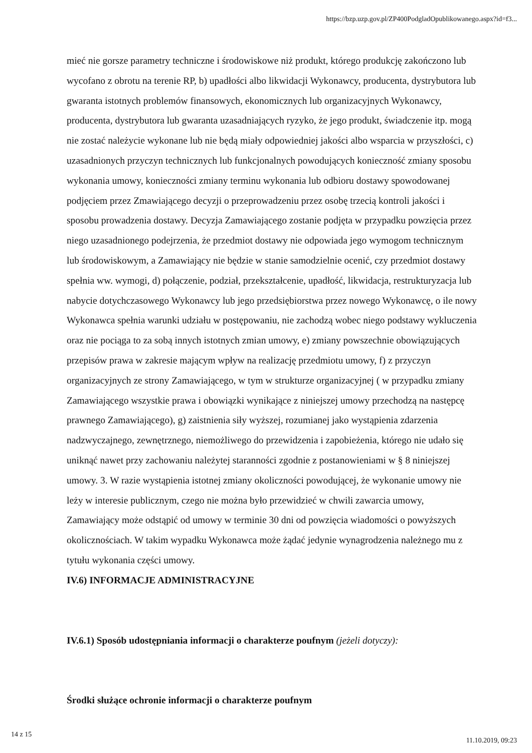https://bzp.uzp.gov.pl/ZP400PodgladOpublikowanego.aspx?id=f3...
mieć nie gorsze parametry techniczne i środowiskowe niż produkt, którego produkcję zakończono lub wycofano z obrotu na terenie RP, b) upadłości albo likwidacji Wykonawcy, producenta, dystrybutora lub gwaranta istotnych problemów finansowych, ekonomicznych lub organizacyjnych Wykonawcy, producenta, dystrybutora lub gwaranta uzasadniających ryzyko, że jego produkt, świadczenie itp. mogą nie zostać należycie wykonane lub nie będą miały odpowiedniej jakości albo wsparcia w przyszłości, c) uzasadnionych przyczyn technicznych lub funkcjonalnych powodujących konieczność zmiany sposobu wykonania umowy, konieczności zmiany terminu wykonania lub odbioru dostawy spowodowanej podjęciem przez Zmawiającego decyzji o przeprowadzeniu przez osobę trzecią kontroli jakości i sposobu prowadzenia dostawy. Decyzja Zamawiającego zostanie podjęta w przypadku powzięcia przez niego uzasadnionego podejrzenia, że przedmiot dostawy nie odpowiada jego wymogom technicznym lub środowiskowym, a Zamawiający nie będzie w stanie samodzielnie ocenić, czy przedmiot dostawy spełnia ww. wymogi, d) połączenie, podział, przekształcenie, upadłość, likwidacja, restrukturyzacja lub nabycie dotychczasowego Wykonawcy lub jego przedsiębiorstwa przez nowego Wykonawcę, o ile nowy Wykonawca spełnia warunki udziału w postępowaniu, nie zachodzą wobec niego podstawy wykluczenia oraz nie pociąga to za sobą innych istotnych zmian umowy, e) zmiany powszechnie obowiązujących przepisów prawa w zakresie mającym wpływ na realizację przedmiotu umowy, f) z przyczyn organizacyjnych ze strony Zamawiającego, w tym w strukturze organizacyjnej ( w przypadku zmiany Zamawiającego wszystkie prawa i obowiązki wynikające z niniejszej umowy przechodzą na następcę prawnego Zamawiającego), g) zaistnienia siły wyższej, rozumianej jako wystąpienia zdarzenia nadzwyczajnego, zewnętrznego, niemożliwego do przewidzenia i zapobieżenia, którego nie udało się uniknąć nawet przy zachowaniu należytej staranności zgodnie z postanowieniami w § 8 niniejszej umowy. 3. W razie wystąpienia istotnej zmiany okoliczności powodującej, że wykonanie umowy nie leży w interesie publicznym, czego nie można było przewidzieć w chwili zawarcia umowy, Zamawiający może odstąpić od umowy w terminie 30 dni od powzięcia wiadomości o powyższych okolicznościach. W takim wypadku Wykonawca może żądać jedynie wynagrodzenia należnego mu z tytułu wykonania części umowy.
IV.6) INFORMACJE ADMINISTRACYJNE
IV.6.1) Sposób udostępniania informacji o charakterze poufnym (jeżeli dotyczy):
Środki służące ochronie informacji o charakterze poufnym
14 z 15 11.10.2019, 09:23